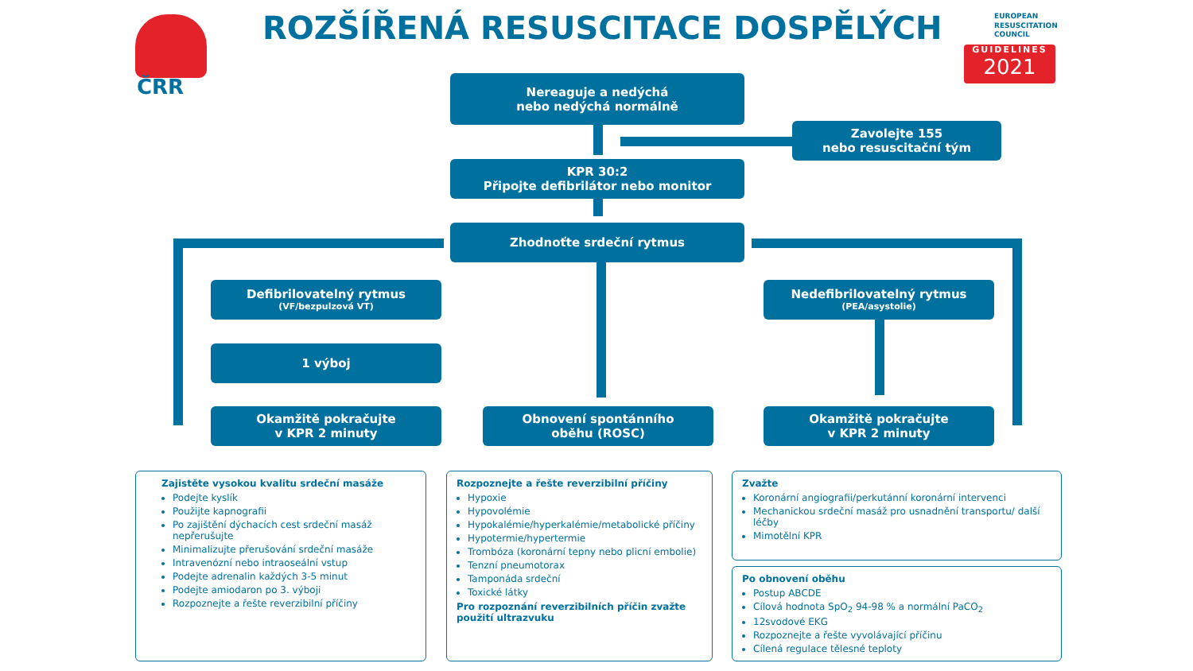ČRR
ROZŠÍŘENÁ RESUSCITACE DOSPĚLÝCH
EUROPEAN
RESUSCITATION
COUNCIL
GUIDELINES
2021
Nereaguje a nedýchá
nebo nedýchá normálně
Zavolejte 155
nebo resuscitační tým
KPR 30:2
Připojte defibrilátor nebo monitor
Zhodnoťte srdeční rytmus
Defibrilovatelný rytmus
(VF/bezpulzová VT)
Nedefibrilovatelný rytmus
(PEA/asystolie)
1 výboj
Okamžitě pokračujte
v KPR 2 minuty
Obnovení spontánního
oběhu (ROSC)
Okamžitě pokračujte
v KPR 2 minuty
Zajistěte vysokou kvalitu srdeční masáže
Podejte kyslík
Použijte kapnografii
Po zajištění dýchacích cest srdeční masáž nepřerušujte
Minimalizujte přerušování srdeční masáže
Intravenózní nebo intraoseální vstup
Podejte adrenalin každých 3-5 minut
Podejte amiodaron po 3. výboji
Rozpoznejte a řešte reverzibilní příčiny
Rozpoznejte a řešte reverzibilní příčiny
Hypoxie
Hypovolémie
Hypokalémie/hyperkalémie/metabolické příčiny
Hypotermie/hypertermie
Trombóza (koronární tepny nebo plicní embolie)
Tenzní pneumotorax
Tamponáda srdeční
Toxické látky
Pro rozpoznání reverzibilních příčin zvažte použití ultrazvuku
Zvažte
Koronární angiografii/perkutánní koronární intervenci
Mechanickou srdeční masáž pro usnadnění transportu/ další léčby
Mimotělní KPR
Po obnovení oběhu
Postup ABCDE
Cílová hodnota SpO<sub>2</sub> 94-98 % a normální PaCO<sub>2</sub>
12svodové EKG
Rozpoznejte a řešte vyvolávající příčinu
Cílená regulace tělesné teploty